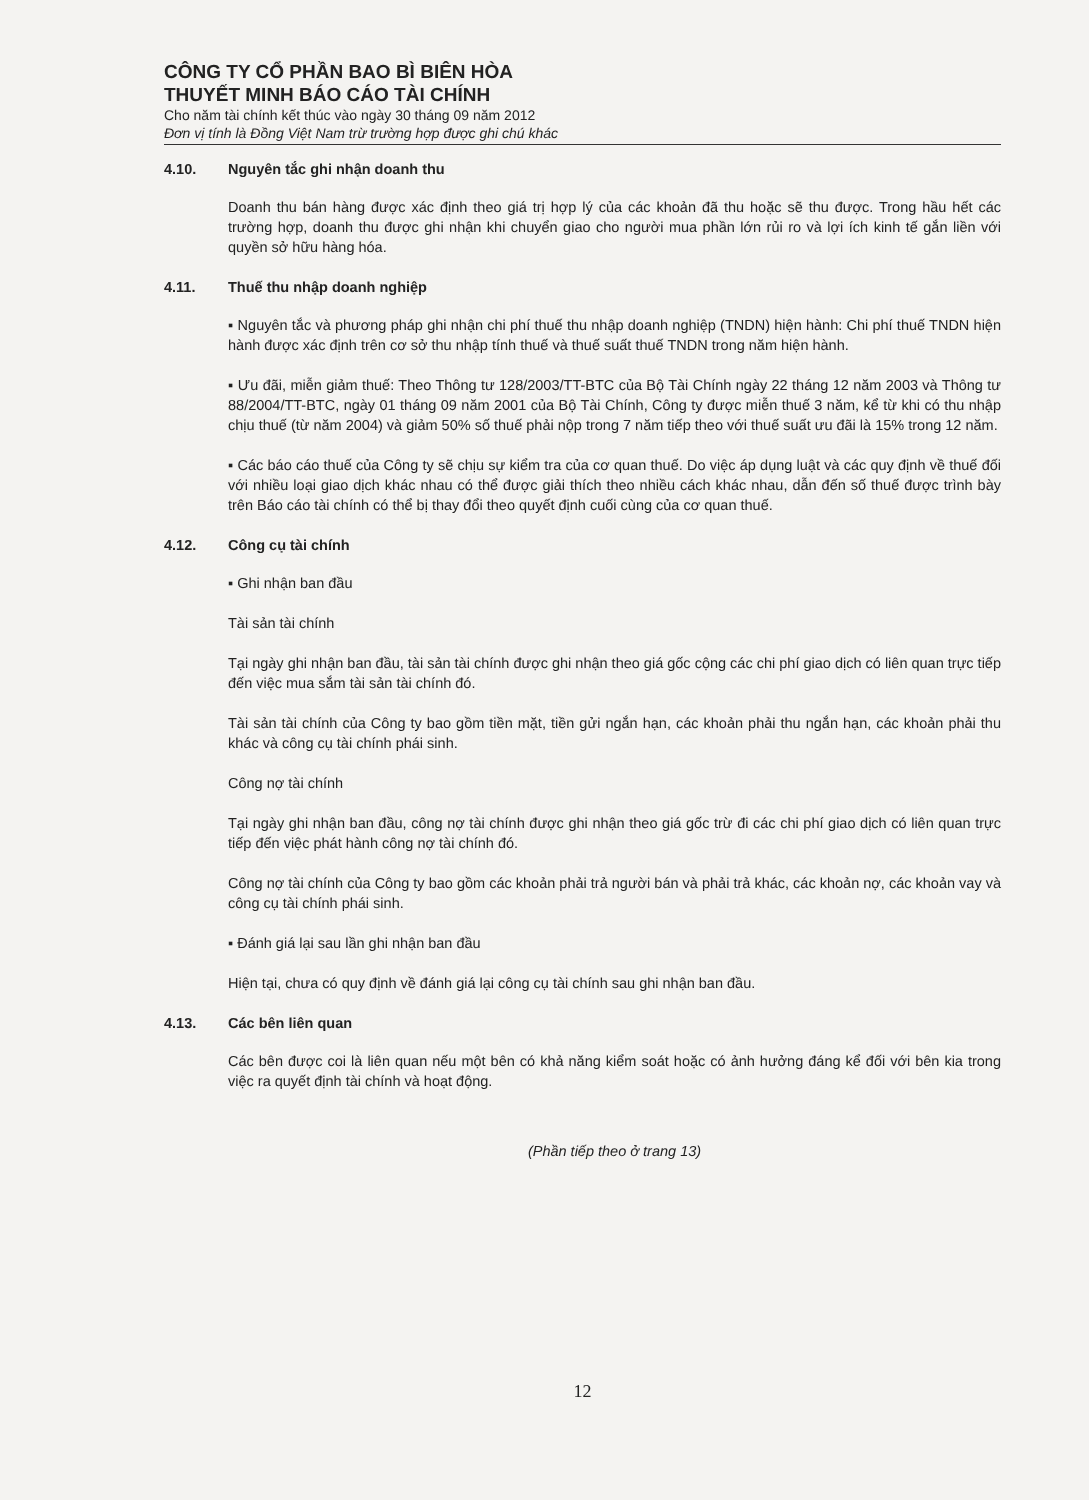CÔNG TY CỔ PHẦN BAO BÌ BIÊN HÒA
THUYẾT MINH BÁO CÁO TÀI CHÍNH
Cho năm tài chính kết thúc vào ngày 30 tháng 09 năm 2012
Đơn vị tính là Đồng Việt Nam trừ trường hợp được ghi chú khác
4.10. Nguyên tắc ghi nhận doanh thu
Doanh thu bán hàng được xác định theo giá trị hợp lý của các khoản đã thu hoặc sẽ thu được. Trong hầu hết các trường hợp, doanh thu được ghi nhận khi chuyển giao cho người mua phần lớn rủi ro và lợi ích kinh tế gắn liền với quyền sở hữu hàng hóa.
4.11. Thuế thu nhập doanh nghiệp
▪ Nguyên tắc và phương pháp ghi nhận chi phí thuế thu nhập doanh nghiệp (TNDN) hiện hành: Chi phí thuế TNDN hiện hành được xác định trên cơ sở thu nhập tính thuế và thuế suất thuế TNDN trong năm hiện hành.
▪ Ưu đãi, miễn giảm thuế: Theo Thông tư 128/2003/TT-BTC của Bộ Tài Chính ngày 22 tháng 12 năm 2003 và Thông tư 88/2004/TT-BTC, ngày 01 tháng 09 năm 2001 của Bộ Tài Chính, Công ty được miễn thuế 3 năm, kể từ khi có thu nhập chịu thuế (từ năm 2004) và giảm 50% số thuế phải nộp trong 7 năm tiếp theo với thuế suất ưu đãi là 15% trong 12 năm.
▪ Các báo cáo thuế của Công ty sẽ chịu sự kiểm tra của cơ quan thuế. Do việc áp dụng luật và các quy định về thuế đối với nhiều loại giao dịch khác nhau có thể được giải thích theo nhiều cách khác nhau, dẫn đến số thuế được trình bày trên Báo cáo tài chính có thể bị thay đổi theo quyết định cuối cùng của cơ quan thuế.
4.12. Công cụ tài chính
▪ Ghi nhận ban đầu
Tài sản tài chính
Tại ngày ghi nhận ban đầu, tài sản tài chính được ghi nhận theo giá gốc cộng các chi phí giao dịch có liên quan trực tiếp đến việc mua sắm tài sản tài chính đó.
Tài sản tài chính của Công ty bao gồm tiền mặt, tiền gửi ngắn hạn, các khoản phải thu ngắn hạn, các khoản phải thu khác và công cụ tài chính phái sinh.
Công nợ tài chính
Tại ngày ghi nhận ban đầu, công nợ tài chính được ghi nhận theo giá gốc trừ đi các chi phí giao dịch có liên quan trực tiếp đến việc phát hành công nợ tài chính đó.
Công nợ tài chính của Công ty bao gồm các khoản phải trả người bán và phải trả khác, các khoản nợ, các khoản vay và công cụ tài chính phái sinh.
▪ Đánh giá lại sau lần ghi nhận ban đầu
Hiện tại, chưa có quy định về đánh giá lại công cụ tài chính sau ghi nhận ban đầu.
4.13. Các bên liên quan
Các bên được coi là liên quan nếu một bên có khả năng kiểm soát hoặc có ảnh hưởng đáng kể đối với bên kia trong việc ra quyết định tài chính và hoạt động.
(Phần tiếp theo ở trang 13)
12